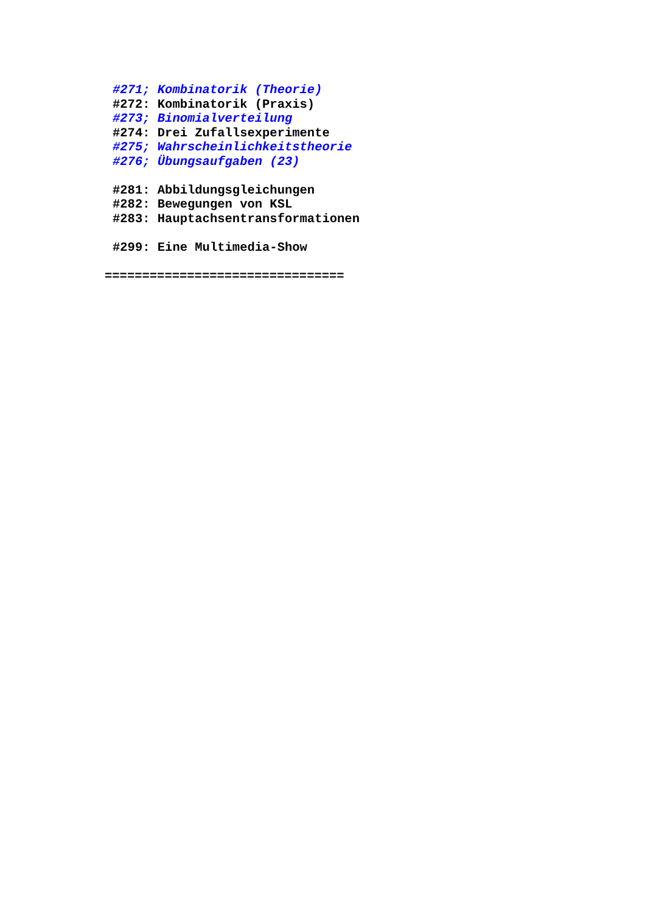#271; Kombinatorik (Theorie)
#272: Kombinatorik (Praxis)
#273; Binomialverteilung
#274: Drei Zufallsexperimente
#275; Wahrscheinlichkeitstheorie
#276; Übungsaufgaben (23)
#281: Abbildungsgleichungen
#282: Bewegungen von KSL
#283: Hauptachsentransformationen
#299: Eine Multimedia-Show
================================